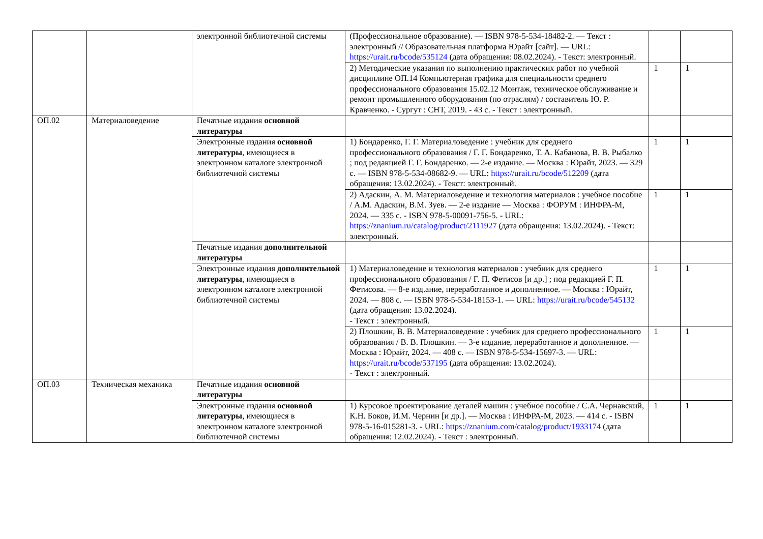| | | электронной библиотечной системы | (Профессиональное образование). — ISBN 978-5-534-18482-2. — Текст : электронный // Образовательная платформа Юрайт [сайт]. — URL: https://urait.ru/bcode/535124 (дата обращения: 08.02.2024). - Текст: электронный. | | |
| | | | 2) Методические указания по выполнению практических работ по учебной дисциплине ОП.14 Компьютерная графика для специальности среднего профессионального образования 15.02.12 Монтаж, техническое обслуживание и ремонт промышленного оборудования (по отраслям) / составитель Ю. Р. Кравченко. - Сургут : СНТ, 2019. - 43 с. - Текст : электронный. | 1 | 1 |
| ОП.02 | Материаловедение | Печатные издания основной литературы | | | |
| | | Электронные издания основной литературы , имеющиеся в электронном каталоге электронной библиотечной системы | 1) Бондаренко, Г. Г. Материаловедение : учебник для среднего профессионального образования / Г. Г. Бондаренко, Т. А. Кабанова, В. В. Рыбалко ; под редакцией Г. Г. Бондаренко. — 2-е издание. — Москва : Юрайт, 2023. — 329 с. — ISBN 978-5-534-08682-9. — URL: https://urait.ru/bcode/512209 (дата обращения: 13.02.2024). - Текст: электронный. | 1 | 1 |
| | | | 2) Адаскин, А. М. Материаловедение и технология материалов : учебное пособие / А.М. Адаскин, В.М. Зуев. — 2-е издание — Москва : ФОРУМ : ИНФРА-М, 2024. — 335 с. - ISBN 978-5-00091-756-5. - URL: https://znanium.ru/catalog/product/2111927 (дата обращения: 13.02.2024). - Текст: электронный. | 1 | 1 |
| | | Печатные издания дополнительной литературы | | | |
| | | Электронные издания дополнительной литературы , имеющиеся в электронном каталоге электронной библиотечной системы | 1) Материаловедение и технология материалов : учебник для среднего профессионального образования / Г. П. Фетисов [и др.] ; под редакцией Г. П. Фетисова. — 8-е изд.ание, переработанное и дополненное. — Москва : Юрайт, 2024. — 808 с. — ISBN 978-5-534-18153-1. — URL: https://urait.ru/bcode/545132 (дата обращения: 13.02.2024). - Текст : электронный. | 1 | 1 |
| | | | 2) Плошкин, В. В. Материаловедение : учебник для среднего профессионального образования / В. В. Плошкин. — 3-е издание, переработанное и дополненное. — Москва : Юрайт, 2024. — 408 с. — ISBN 978-5-534-15697-3. — URL: https://urait.ru/bcode/537195 (дата обращения: 13.02.2024). - Текст : электронный. | 1 | 1 |
| ОП.03 | Техническая механика | Печатные издания основной литературы | | | |
| | | Электронные издания основной литературы , имеющиеся в электронном каталоге электронной библиотечной системы | 1) Курсовое проектирование деталей машин : учебное пособие / С.А. Чернавский, К.Н. Боков, И.М. Чернин [и др.]. — Москва : ИНФРА-М, 2023. — 414 с. - ISBN 978-5-16-015281-3. - URL: https://znanium.com/catalog/product/1933174 (дата обращения: 12.02.2024). - Текст : электронный. | 1 | 1 |